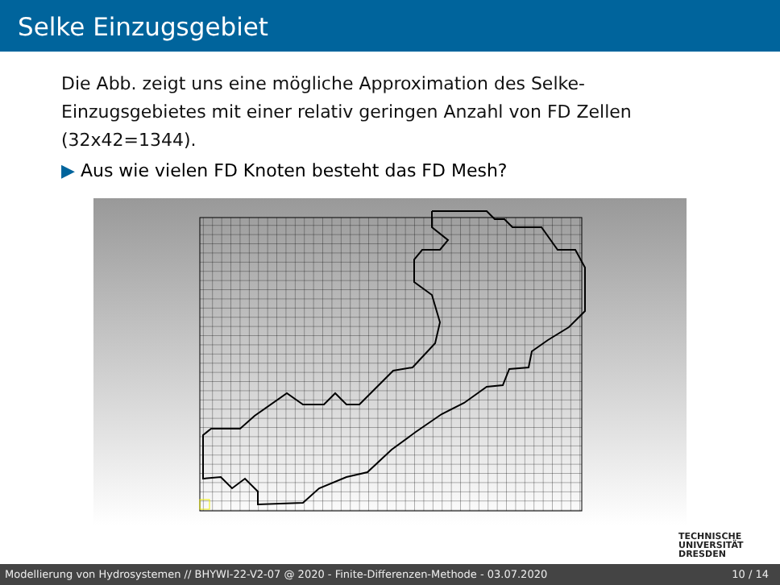Selke Einzugsgebiet
Die Abb. zeigt uns eine mögliche Approximation des Selke-Einzugsgebietes mit einer relativ geringen Anzahl von FD Zellen (32x42=1344).
▶ Aus wie vielen FD Knoten besteht das FD Mesh?
TECHNISCHE
UNIVERSITÄT
DRESDEN
Modellierung von Hydrosystemen // BHYWI-22-V2-07 @ 2020 - Finite-Differenzen-Methode - 03.07.2020 10 / 14